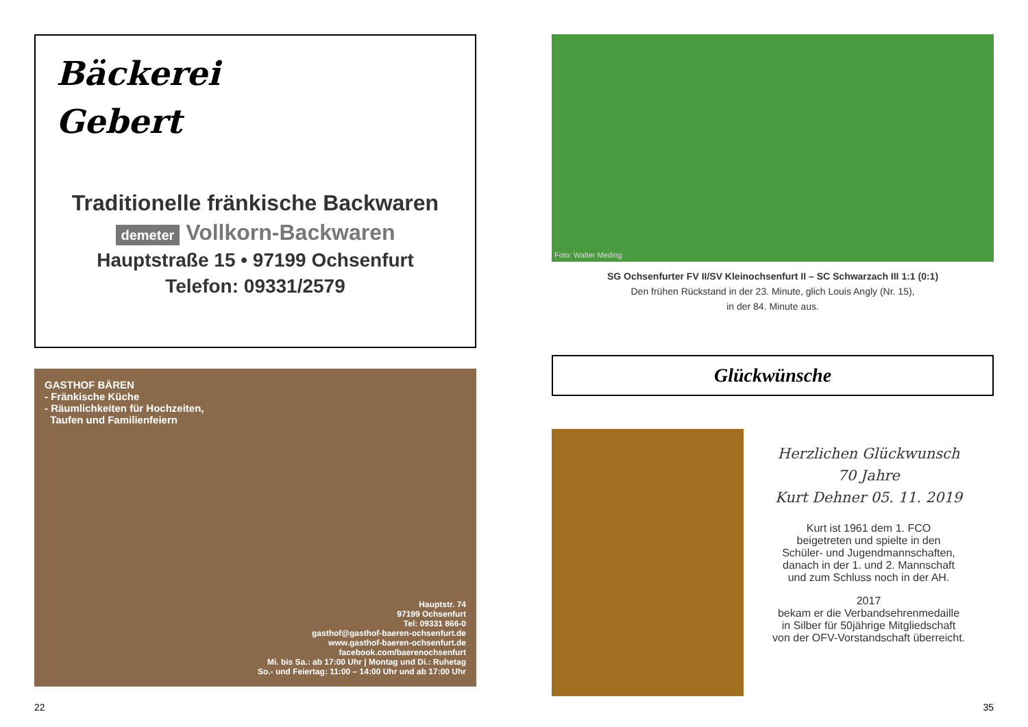Bäckerei
Gebert
Traditionelle fränkische Backwaren
demeter Vollkorn-Backwaren
Hauptstraße 15 • 97199 Ochsenfurt
Telefon: 09331/2579
GASTHOF BÄREN
- Fränkische Küche
- Räumlichkeiten für Hochzeiten,
Taufen und Familienfeiern
Hauptstr. 74
97199 Ochsenfurt
Tel: 09331 866-0
gasthof@gasthof-baeren-ochsenfurt.de
www.gasthof-baeren-ochsenfurt.de
facebook.com/baerenochsenfurt
Mi. bis Sa.: ab 17:00 Uhr | Montag und Di.: Ruhetag
So.- und Feiertag: 11:00 – 14:00 Uhr und ab 17:00 Uhr
Foto: Walter Meding
SG Ochsenfurter FV II/SV Kleinochsenfurt II – SC Schwarzach III 1:1 (0:1)
Den frühen Rückstand in der 23. Minute, glich Louis Angly (Nr. 15),
in der 84. Minute aus.
Glückwünsche
Herzlichen Glückwunsch
70 Jahre
Kurt Dehner 05. 11. 2019
Kurt ist 1961 dem 1. FCO
beigetreten und spielte in den
Schüler- und Jugendmannschaften,
danach in der 1. und 2. Mannschaft
und zum Schluss noch in der AH.
2017
bekam er die Verbandsehrenmedaille
in Silber für 50jährige Mitgliedschaft
von der OFV-Vorstandschaft überreicht.
22 35